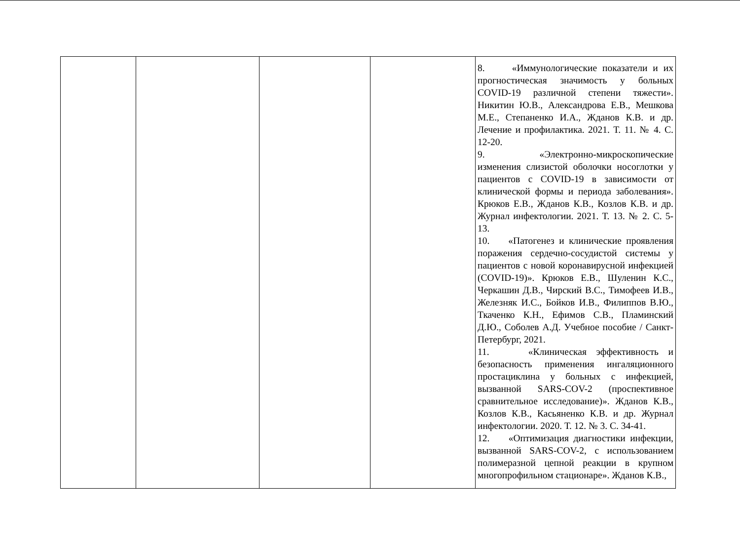| | | | | 8. «Иммунологические показатели и их прогностическая значимость у больных COVID-19 различной степени тяжести». Никитин Ю.В., Александрова Е.В., Мешкова М.Е., Степаненко И.А., Жданов К.В. и др. Лечение и профилактика. 2021. Т. 11. № 4. С. 12-20. 9. «Электронно-микроскопические изменения слизистой оболочки носоглотки у пациентов с COVID-19 в зависимости от клинической формы и периода заболевания». Крюков Е.В., Жданов К.В., Козлов К.В. и др. Журнал инфектологии. 2021. Т. 13. № 2. С. 5-13. 10. «Патогенез и клинические проявления поражения сердечно-сосудистой системы у пациентов с новой коронавирусной инфекцией (COVID-19)». Крюков Е.В., Шуленин К.С., Черкашин Д.В., Чирский В.С., Тимофеев И.В., Железняк И.С., Бойков И.В., Филиппов В.Ю., Ткаченко К.Н., Ефимов С.В., Пламинский Д.Ю., Соболев А.Д. Учебное пособие / Санкт-Петербург, 2021. 11. «Клиническая эффективность и безопасность применения ингаляционного простациклина у больных с инфекцией, вызванной SARS-COV-2 (проспективное сравнительное исследование)». Жданов К.В., Козлов К.В., Касьяненко К.В. и др. Журнал инфектологии. 2020. Т. 12. № 3. С. 34-41. 12. «Оптимизация диагностики инфекции, вызванной SARS-COV-2, с использованием полимеразной цепной реакции в крупном многопрофильном стационаре». Жданов К.В., |